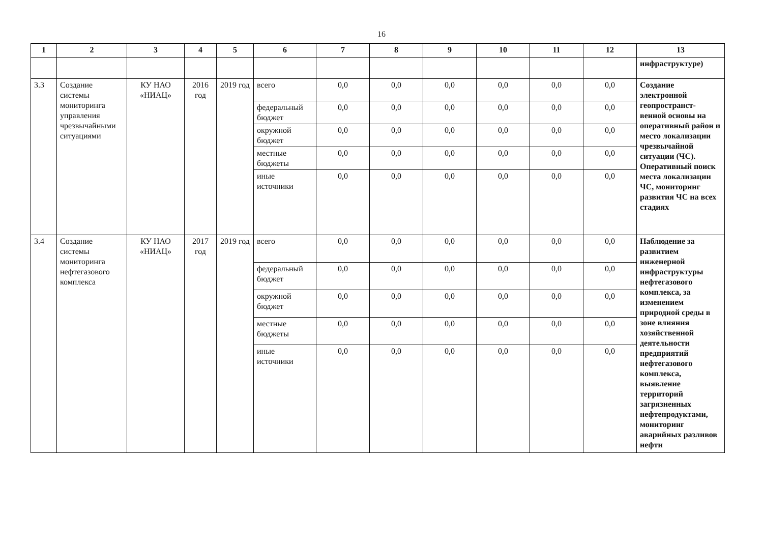16
| 1 | 2 | 3 | 4 | 5 | 6 | 7 | 8 | 9 | 10 | 11 | 12 | 13 |
| --- | --- | --- | --- | --- | --- | --- | --- | --- | --- | --- | --- | --- |
| | | | | | | | | | | | | инфраструктуре) |
| 3.3 | Создание системы мониторинга управления чрезвычайными ситуациями | КУ НАО «НИАЦ» | 2016 год | 2019 год | всего | 0,0 | 0,0 | 0,0 | 0,0 | 0,0 | 0,0 | Создание электронной геопространст-венной основы на оперативный район и место локализации чрезвычайной ситуации (ЧС). Оперативный поиск места локализации ЧС, мониторинг развития ЧС на всех стадиях |
| | | | | | федеральный бюджет | 0,0 | 0,0 | 0,0 | 0,0 | 0,0 | 0,0 | |
| | | | | | окружной бюджет | 0,0 | 0,0 | 0,0 | 0,0 | 0,0 | 0,0 | |
| | | | | | местные бюджеты | 0,0 | 0,0 | 0,0 | 0,0 | 0,0 | 0,0 | |
| | | | | | иные источники | 0,0 | 0,0 | 0,0 | 0,0 | 0,0 | 0,0 | |
| 3.4 | Создание системы мониторинга нефтегазового комплекса | КУ НАО «НИАЦ» | 2017 год | 2019 год | всего | 0,0 | 0,0 | 0,0 | 0,0 | 0,0 | 0,0 | Наблюдение за развитием инженерной инфраструктуры нефтегазового комплекса, за изменением природной среды в зоне влияния хозяйственной деятельности предприятий нефтегазового комплекса, выявление территорий загрязненных нефтепродуктами, мониторинг аварийных разливов нефти |
| | | | | | федеральный бюджет | 0,0 | 0,0 | 0,0 | 0,0 | 0,0 | 0,0 | |
| | | | | | окружной бюджет | 0,0 | 0,0 | 0,0 | 0,0 | 0,0 | 0,0 | |
| | | | | | местные бюджеты | 0,0 | 0,0 | 0,0 | 0,0 | 0,0 | 0,0 | |
| | | | | | иные источники | 0,0 | 0,0 | 0,0 | 0,0 | 0,0 | 0,0 | |